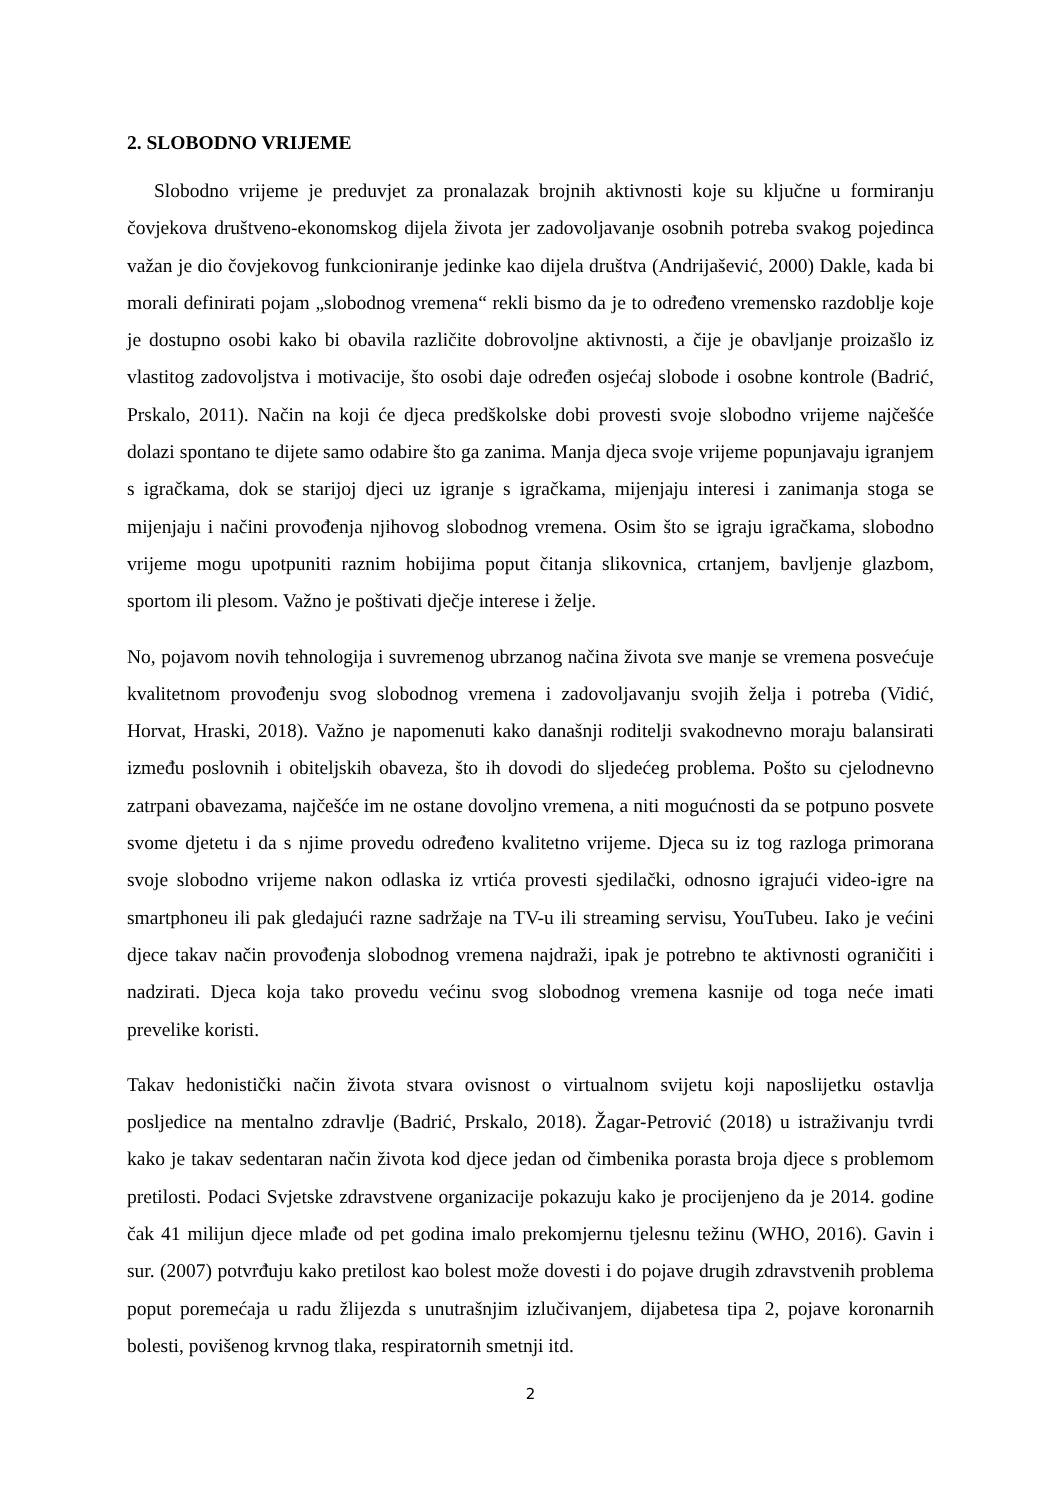2. SLOBODNO VRIJEME
Slobodno vrijeme je preduvjet za pronalazak brojnih aktivnosti koje su ključne u formiranju čovjekova društveno-ekonomskog dijela života jer zadovoljavanje osobnih potreba svakog pojedinca važan je dio čovjekovog funkcioniranje jedinke kao dijela društva (Andrijašević, 2000) Dakle, kada bi morali definirati pojam „slobodnog vremena“ rekli bismo da je to određeno vremensko razdoblje koje je dostupno osobi kako bi obavila različite dobrovoljne aktivnosti, a čije je obavljanje proizašlo iz vlastitog zadovoljstva i motivacije, što osobi daje određen osjećaj slobode i osobne kontrole (Badrić, Prskalo, 2011). Način na koji će djeca predškolske dobi provesti svoje slobodno vrijeme najčešće dolazi spontano te dijete samo odabire što ga zanima. Manja djeca svoje vrijeme popunjavaju igranjem s igračkama, dok se starijoj djeci uz igranje s igračkama, mijenjaju interesi i zanimanja stoga se mijenjaju i načini provođenja njihovog slobodnog vremena. Osim što se igraju igračkama, slobodno vrijeme mogu upotpuniti raznim hobijima poput čitanja slikovnica, crtanjem, bavljenje glazbom, sportom ili plesom. Važno je poštivati dječje interese i želje.
No, pojavom novih tehnologija i suvremenog ubrzanog načina života sve manje se vremena posvećuje kvalitetnom provođenju svog slobodnog vremena i zadovoljavanju svojih želja i potreba (Vidić, Horvat, Hraski, 2018). Važno je napomenuti kako današnji roditelji svakodnevno moraju balansirati između poslovnih i obiteljskih obaveza, što ih dovodi do sljedećeg problema. Pošto su cjelodnevno zatrpani obavezama, najčešće im ne ostane dovoljno vremena, a niti mogućnosti da se potpuno posvete svome djetetu i da s njime provedu određeno kvalitetno vrijeme. Djeca su iz tog razloga primorana svoje slobodno vrijeme nakon odlaska iz vrtića provesti sjedilački, odnosno igrajući video-igre na smartphoneu ili pak gledajući razne sadržaje na TV-u ili streaming servisu, YouTubeu. Iako je većini djece takav način provođenja slobodnog vremena najdraži, ipak je potrebno te aktivnosti ograničiti i nadzirati. Djeca koja tako provedu većinu svog slobodnog vremena kasnije od toga neće imati prevelike koristi.
Takav hedonistički način života stvara ovisnost o virtualnom svijetu koji naposlijetku ostavlja posljedice na mentalno zdravlje (Badrić, Prskalo, 2018). Žagar-Petrović (2018) u istraživanju tvrdi kako je takav sedentaran način života kod djece jedan od čimbenika porasta broja djece s problemom pretilosti. Podaci Svjetske zdravstvene organizacije pokazuju kako je procijenjeno da je 2014. godine čak 41 milijun djece mlađe od pet godina imalo prekomjernu tjelesnu težinu (WHO, 2016). Gavin i sur. (2007) potvrđuju kako pretilost kao bolest može dovesti i do pojave drugih zdravstvenih problema poput poremećaja u radu žlijezda s unutrašnjim izlučivanjem, dijabetesa tipa 2, pojave koronarnih bolesti, povišenog krvnog tlaka, respiratornih smetnji itd.
2